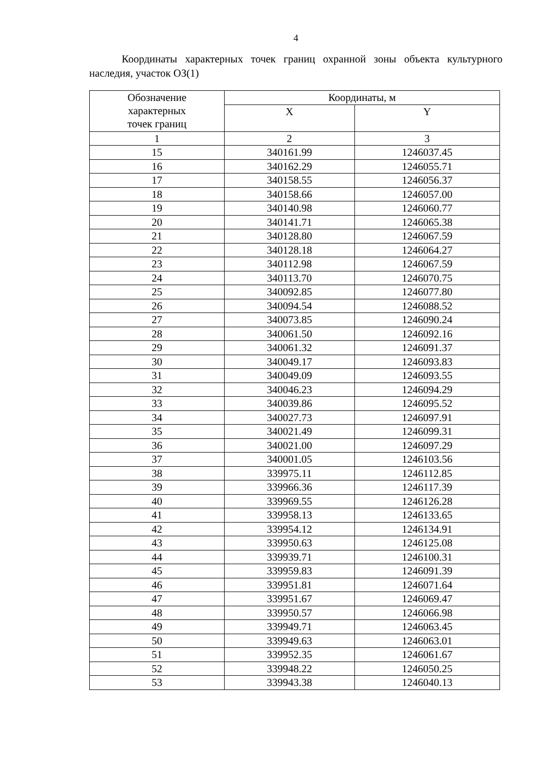4
Координаты характерных точек границ охранной зоны объекта культурного наследия, участок ОЗ(1)
| Обозначение характерных точек границ | Координаты, м | |
| --- | --- | --- |
| | X | Y |
| 1 | 2 | 3 |
| 15 | 340161.99 | 1246037.45 |
| 16 | 340162.29 | 1246055.71 |
| 17 | 340158.55 | 1246056.37 |
| 18 | 340158.66 | 1246057.00 |
| 19 | 340140.98 | 1246060.77 |
| 20 | 340141.71 | 1246065.38 |
| 21 | 340128.80 | 1246067.59 |
| 22 | 340128.18 | 1246064.27 |
| 23 | 340112.98 | 1246067.59 |
| 24 | 340113.70 | 1246070.75 |
| 25 | 340092.85 | 1246077.80 |
| 26 | 340094.54 | 1246088.52 |
| 27 | 340073.85 | 1246090.24 |
| 28 | 340061.50 | 1246092.16 |
| 29 | 340061.32 | 1246091.37 |
| 30 | 340049.17 | 1246093.83 |
| 31 | 340049.09 | 1246093.55 |
| 32 | 340046.23 | 1246094.29 |
| 33 | 340039.86 | 1246095.52 |
| 34 | 340027.73 | 1246097.91 |
| 35 | 340021.49 | 1246099.31 |
| 36 | 340021.00 | 1246097.29 |
| 37 | 340001.05 | 1246103.56 |
| 38 | 339975.11 | 1246112.85 |
| 39 | 339966.36 | 1246117.39 |
| 40 | 339969.55 | 1246126.28 |
| 41 | 339958.13 | 1246133.65 |
| 42 | 339954.12 | 1246134.91 |
| 43 | 339950.63 | 1246125.08 |
| 44 | 339939.71 | 1246100.31 |
| 45 | 339959.83 | 1246091.39 |
| 46 | 339951.81 | 1246071.64 |
| 47 | 339951.67 | 1246069.47 |
| 48 | 339950.57 | 1246066.98 |
| 49 | 339949.71 | 1246063.45 |
| 50 | 339949.63 | 1246063.01 |
| 51 | 339952.35 | 1246061.67 |
| 52 | 339948.22 | 1246050.25 |
| 53 | 339943.38 | 1246040.13 |